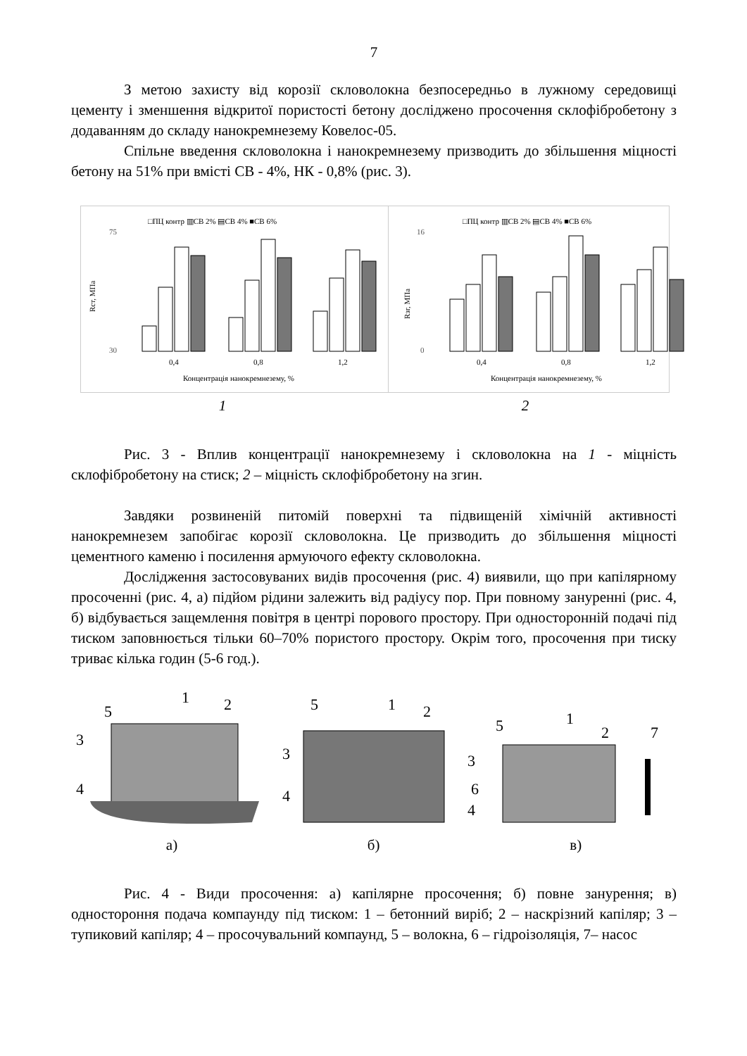7
З метою захисту від корозії скловолокна безпосередньо в лужному середовищі цементу і зменшення відкритої пористості бетону досліджено просочення склофібробетону з додаванням до складу нанокремнезему Ковелос-05.
Спільне введення скловолокна і нанокремнезему призводить до збільшення міцності бетону на 51% при вмісті СВ - 4%, НК - 0,8% (рис. 3).
□ПЦ контр ▥СВ 2% ▤СВ 4% ■СВ 6%
75
30
Rст, МПа
0,4
0,8
1,2
Концентрація нанокремнезему, %
□ПЦ контр ▥СВ 2% ▤СВ 4% ■СВ 6%
16
0
Rзг, МПа
0,4
0,8
1,2
Концентрація нанокремнезему, %
1 2
Рис. 3 - Вплив концентрації нанокремнезему і скловолокна на 1 - міцність склофібробетону на стиск; 2 – міцність склофібробетону на згин.
Завдяки розвиненій питомій поверхні та підвищеній хімічній активності нанокремнезем запобігає корозії скловолокна. Це призводить до збільшення міцності цементного каменю і посилення армуючого ефекту скловолокна.
Дослідження застосовуваних видів просочення (рис. 4) виявили, що при капілярному просоченні (рис. 4, а) підйом рідини залежить від радіусу пор. При повному зануренні (рис. 4, б) відбувається защемлення повітря в центрі порового простору. При односторонній подачі під тиском заповнюється тільки 60–70% пористого простору. Окрім того, просочення при тиску триває кілька годин (5-6 год.).
5
1
2
3
4
5
1
2
3
4
5
1
2
7
3
6
4
а) б) в)
Рис. 4 - Види просочення: а) капілярне просочення; б) повне занурення; в) одностороння подача компаунду під тиском: 1 – бетонний виріб; 2 – наскрізний капіляр; 3 – тупиковий капіляр; 4 – просочувальний компаунд, 5 – волокна, 6 – гідроізоляція, 7– насос